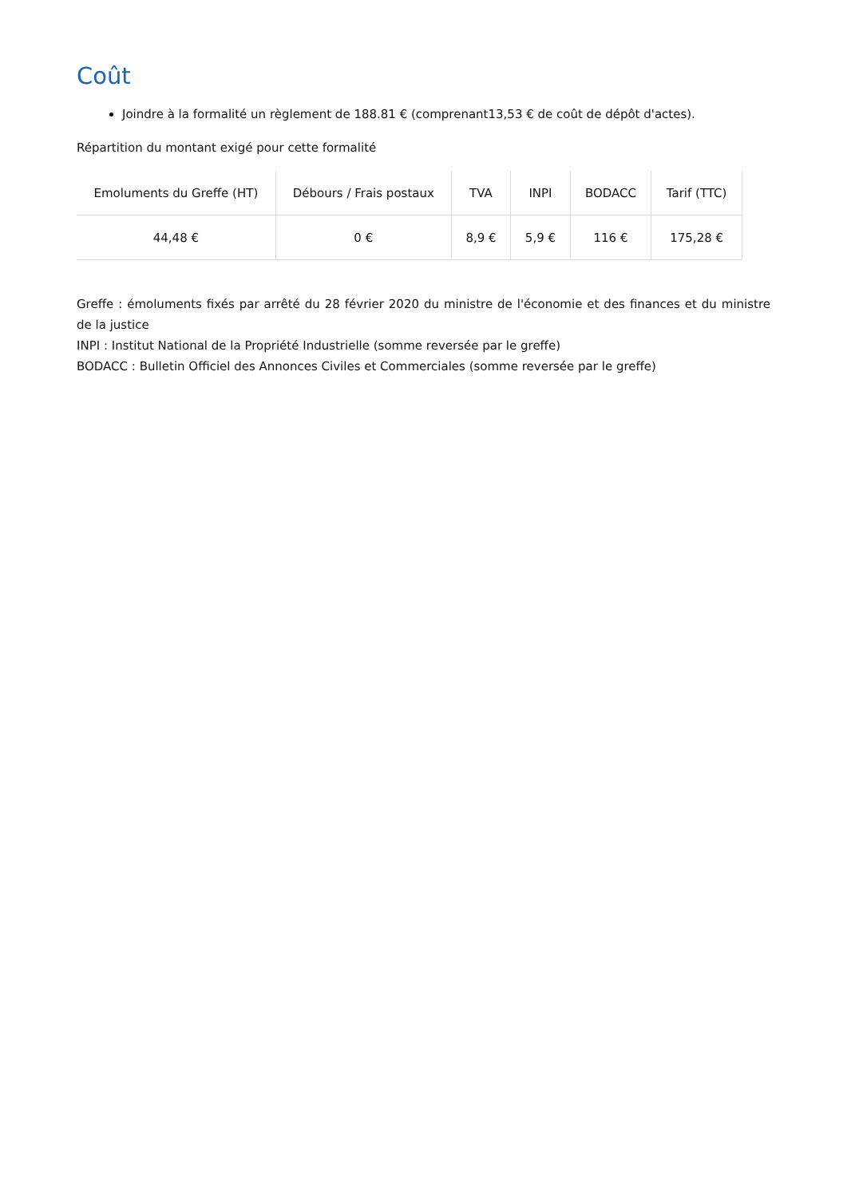Coût
Joindre à la formalité un règlement de 188.81 € (comprenant13,53 € de coût de dépôt d'actes).
Répartition du montant exigé pour cette formalité
| Emoluments du Greffe (HT) | Débours / Frais postaux | TVA | INPI | BODACC | Tarif (TTC) |
| --- | --- | --- | --- | --- | --- |
| 44,48 € | 0 € | 8,9 € | 5,9 € | 116 € | 175,28 € |
Greffe : émoluments fixés par arrêté du 28 février 2020 du ministre de l'économie et des finances et du ministre de la justice
INPI : Institut National de la Propriété Industrielle (somme reversée par le greffe)
BODACC : Bulletin Officiel des Annonces Civiles et Commerciales (somme reversée par le greffe)